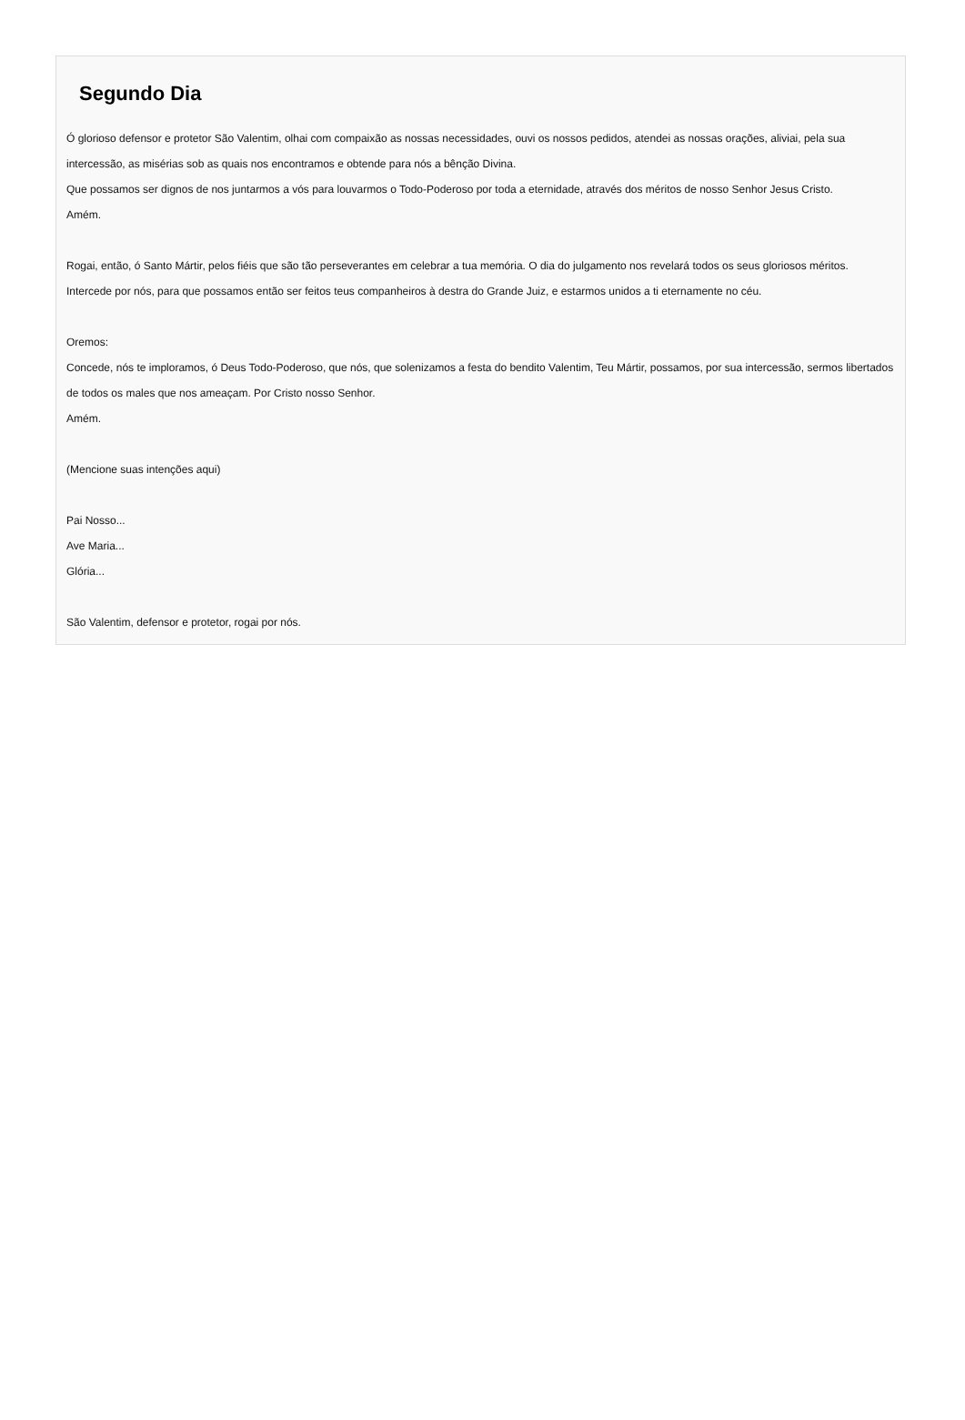Segundo Dia
Ó glorioso defensor e protetor São Valentim, olhai com compaixão as nossas necessidades, ouvi os nossos pedidos, atendei as nossas orações, aliviai, pela sua intercessão, as misérias sob as quais nos encontramos e obtende para nós a bênção Divina.
Que possamos ser dignos de nos juntarmos a vós para louvarmos o Todo-Poderoso por toda a eternidade, através dos méritos de nosso Senhor Jesus Cristo.
Amém.
Rogai, então, ó Santo Mártir, pelos fiéis que são tão perseverantes em celebrar a tua memória. O dia do julgamento nos revelará todos os seus gloriosos méritos. Intercede por nós, para que possamos então ser feitos teus companheiros à destra do Grande Juiz, e estarmos unidos a ti eternamente no céu.
Oremos:
Concede, nós te imploramos, ó Deus Todo-Poderoso, que nós, que solenizamos a festa do bendito Valentim, Teu Mártir, possamos, por sua intercessão, sermos libertados de todos os males que nos ameaçam. Por Cristo nosso Senhor.
Amém.
(Mencione suas intenções aqui)
Pai Nosso...
Ave Maria...
Glória...
São Valentim, defensor e protetor, rogai por nós.